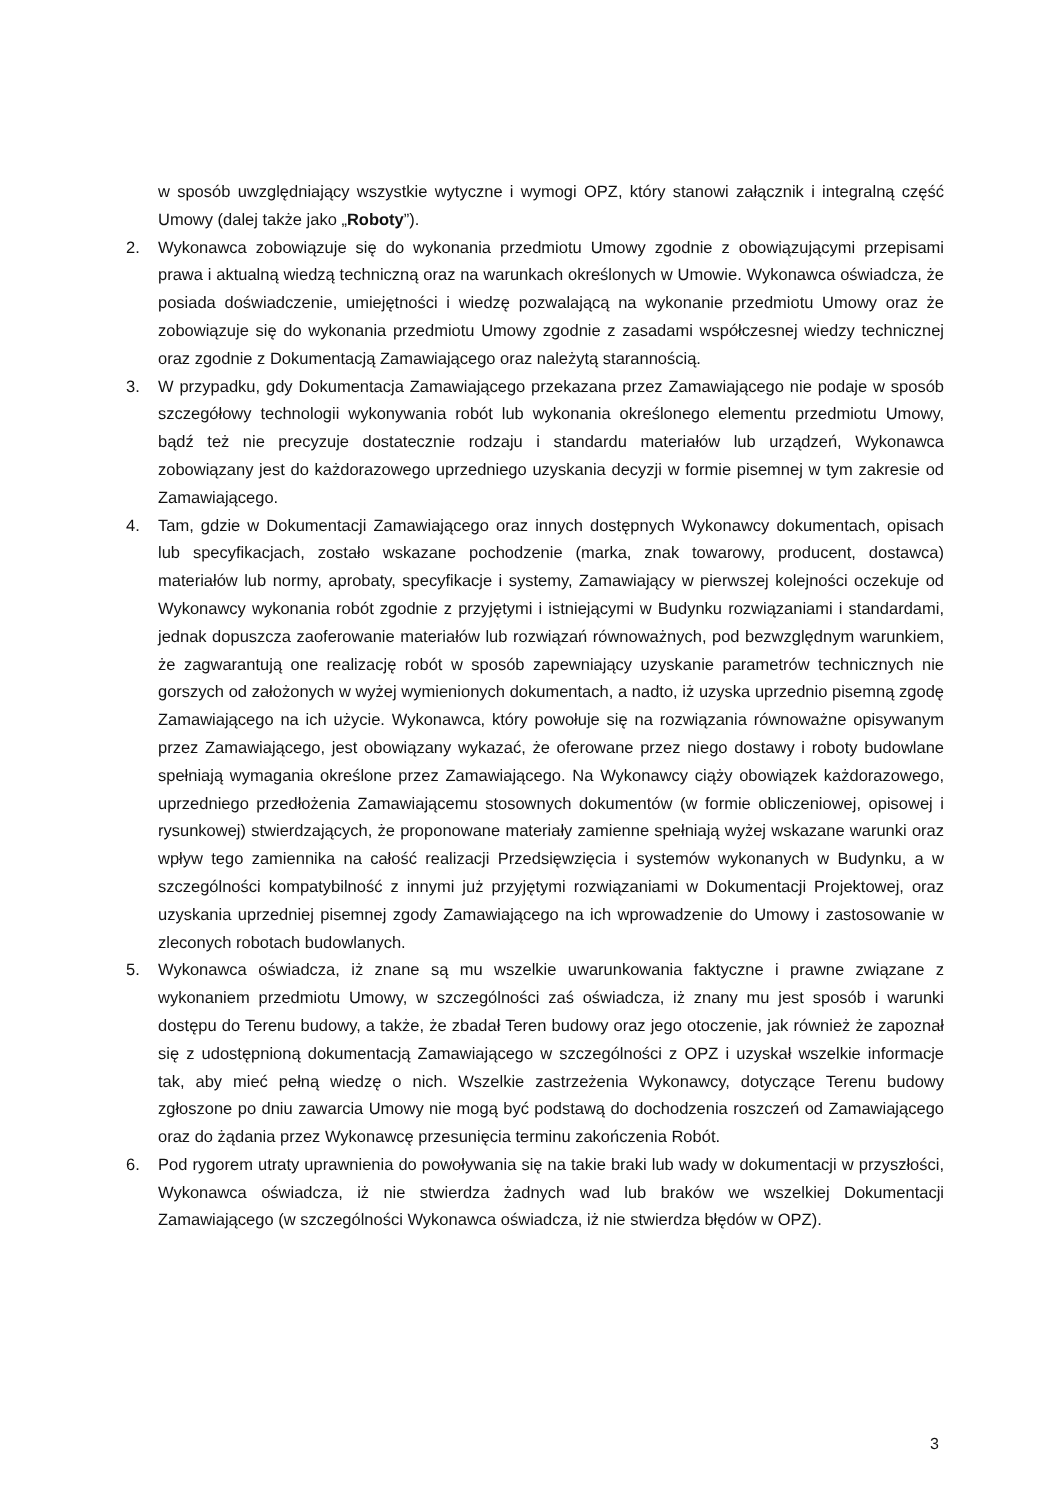w sposób uwzględniający wszystkie wytyczne i wymogi OPZ, który stanowi załącznik i integralną część Umowy (dalej także jako „Roboty”).
2. Wykonawca zobowiązuje się do wykonania przedmiotu Umowy zgodnie z obowiązującymi przepisami prawa i aktualną wiedzą techniczną oraz na warunkach określonych w Umowie. Wykonawca oświadcza, że posiada doświadczenie, umiejętności i wiedzę pozwalającą na wykonanie przedmiotu Umowy oraz że zobowiązuje się do wykonania przedmiotu Umowy zgodnie z zasadami współczesnej wiedzy technicznej oraz zgodnie z Dokumentacją Zamawiającego oraz należytą starannością.
3. W przypadku, gdy Dokumentacja Zamawiającego przekazana przez Zamawiającego nie podaje w sposób szczegółowy technologii wykonywania robót lub wykonania określonego elementu przedmiotu Umowy, bądź też nie precyzuje dostatecznie rodzaju i standardu materiałów lub urządzeń, Wykonawca zobowiązany jest do każdorazowego uprzedniego uzyskania decyzji w formie pisemnej w tym zakresie od Zamawiającego.
4. Tam, gdzie w Dokumentacji Zamawiającego oraz innych dostępnych Wykonawcy dokumentach, opisach lub specyfikacjach, zostało wskazane pochodzenie (marka, znak towarowy, producent, dostawca) materiałów lub normy, aprobaty, specyfikacje i systemy, Zamawiający w pierwszej kolejności oczekuje od Wykonawcy wykonania robót zgodnie z przyjętymi i istniejącymi w Budynku rozwiązaniami i standardami, jednak dopuszcza zaoferowanie materiałów lub rozwiązań równoważnych, pod bezwzględnym warunkiem, że zagwarantują one realizację robót w sposób zapewniający uzyskanie parametrów technicznych nie gorszych od założonych w wyżej wymienionych dokumentach, a nadto, iż uzyska uprzednio pisemną zgodę Zamawiającego na ich użycie. Wykonawca, który powołuje się na rozwiązania równoważne opisywanym przez Zamawiającego, jest obowiązany wykazać, że oferowane przez niego dostawy i roboty budowlane spełniają wymagania określone przez Zamawiającego. Na Wykonawcy ciąży obowiązek każdorazowego, uprzedniego przedłożenia Zamawiającemu stosownych dokumentów (w formie obliczeniowej, opisowej i rysunkowej) stwierdzających, że proponowane materiały zamienne spełniają wyżej wskazane warunki oraz wpływ tego zamiennika na całość realizacji Przedsięwzięcia i systemów wykonanych w Budynku, a w szczególności kompatybilność z innymi już przyjętymi rozwiązaniami w Dokumentacji Projektowej, oraz uzyskania uprzedniej pisemnej zgody Zamawiającego na ich wprowadzenie do Umowy i zastosowanie w zleconych robotach budowlanych.
5. Wykonawca oświadcza, iż znane są mu wszelkie uwarunkowania faktyczne i prawne związane z wykonaniem przedmiotu Umowy, w szczególności zaś oświadcza, iż znany mu jest sposób i warunki dostępu do Terenu budowy, a także, że zbadał Teren budowy oraz jego otoczenie, jak również że zapoznał się z udostępnioną dokumentacją Zamawiającego w szczególności z OPZ i uzyskał wszelkie informacje tak, aby mieć pełną wiedzę o nich. Wszelkie zastrzeżenia Wykonawcy, dotyczące Terenu budowy zgłoszone po dniu zawarcia Umowy nie mogą być podstawą do dochodzenia roszczeń od Zamawiającego oraz do żądania przez Wykonawcę przesunięcia terminu zakończenia Robót.
6. Pod rygorem utraty uprawnienia do powoływania się na takie braki lub wady w dokumentacji w przyszłości, Wykonawca oświadcza, iż nie stwierdza żadnych wad lub braków we wszelkiej Dokumentacji Zamawiającego (w szczególności Wykonawca oświadcza, iż nie stwierdza błędów w OPZ).
3